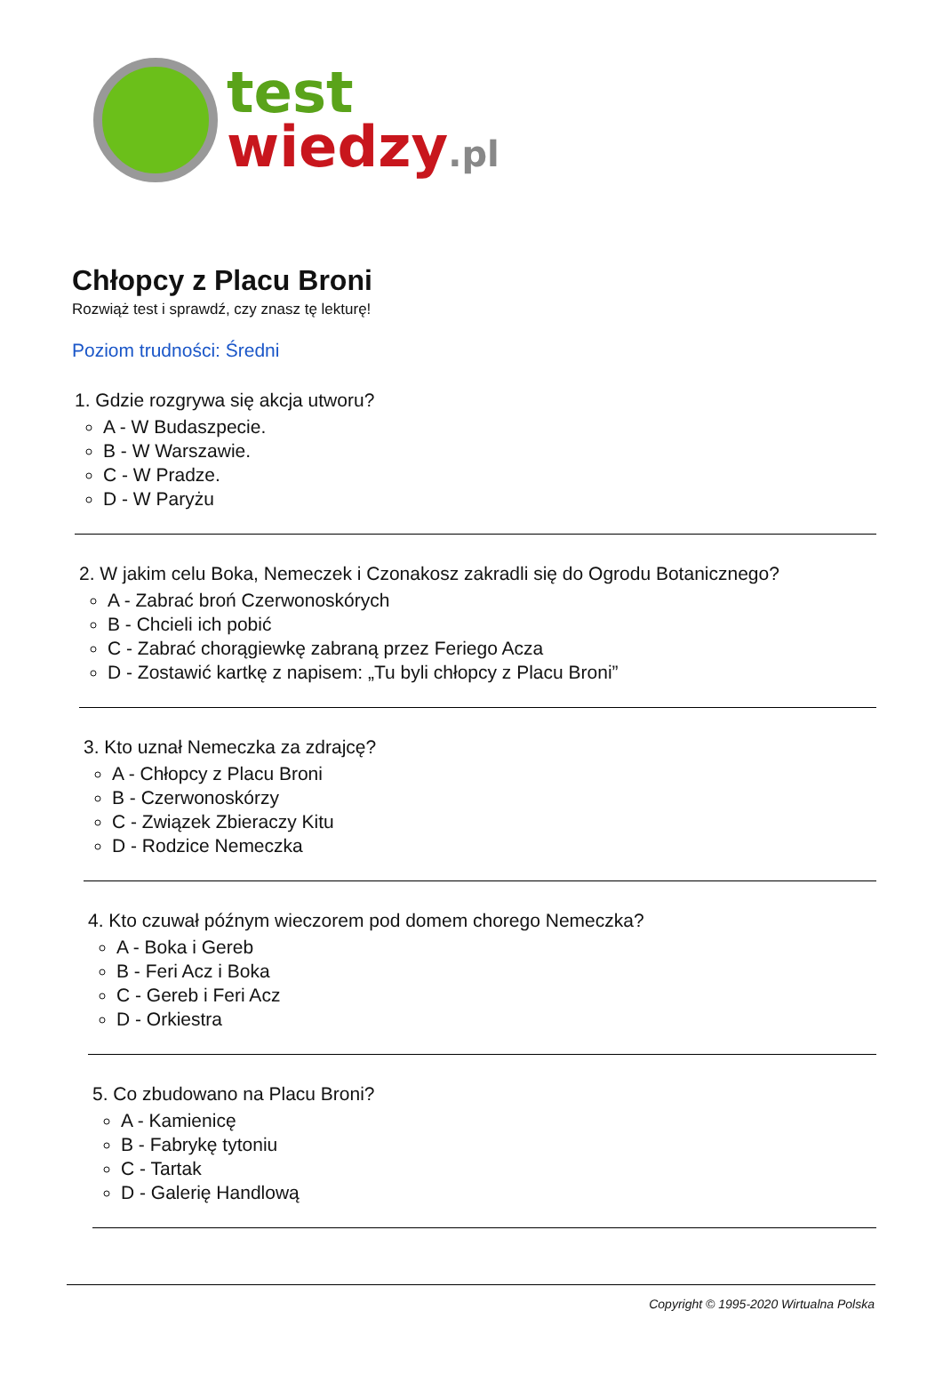test
wiedzy.pl
Chłopcy z Placu Broni
Rozwiąż test i sprawdź, czy znasz tę lekturę!
Poziom trudności: Średni
1. Gdzie rozgrywa się akcja utworu?
A - W Budaszpecie.
B - W Warszawie.
C - W Pradze.
D - W Paryżu
2. W jakim celu Boka, Nemeczek i Czonakosz zakradli się do Ogrodu Botanicznego?
A - Zabrać broń Czerwonoskórych
B - Chcieli ich pobić
C - Zabrać chorągiewkę zabraną przez Feriego Acza
D - Zostawić kartkę z napisem: „Tu byli chłopcy z Placu Broni”
3. Kto uznał Nemeczka za zdrajcę?
A - Chłopcy z Placu Broni
B - Czerwonoskórzy
C - Związek Zbieraczy Kitu
D - Rodzice Nemeczka
4. Kto czuwał późnym wieczorem pod domem chorego Nemeczka?
A - Boka i Gereb
B - Feri Acz i Boka
C - Gereb i Feri Acz
D - Orkiestra
5. Co zbudowano na Placu Broni?
A - Kamienicę
B - Fabrykę tytoniu
C - Tartak
D - Galerię Handlową
Copyright © 1995-2020 Wirtualna Polska